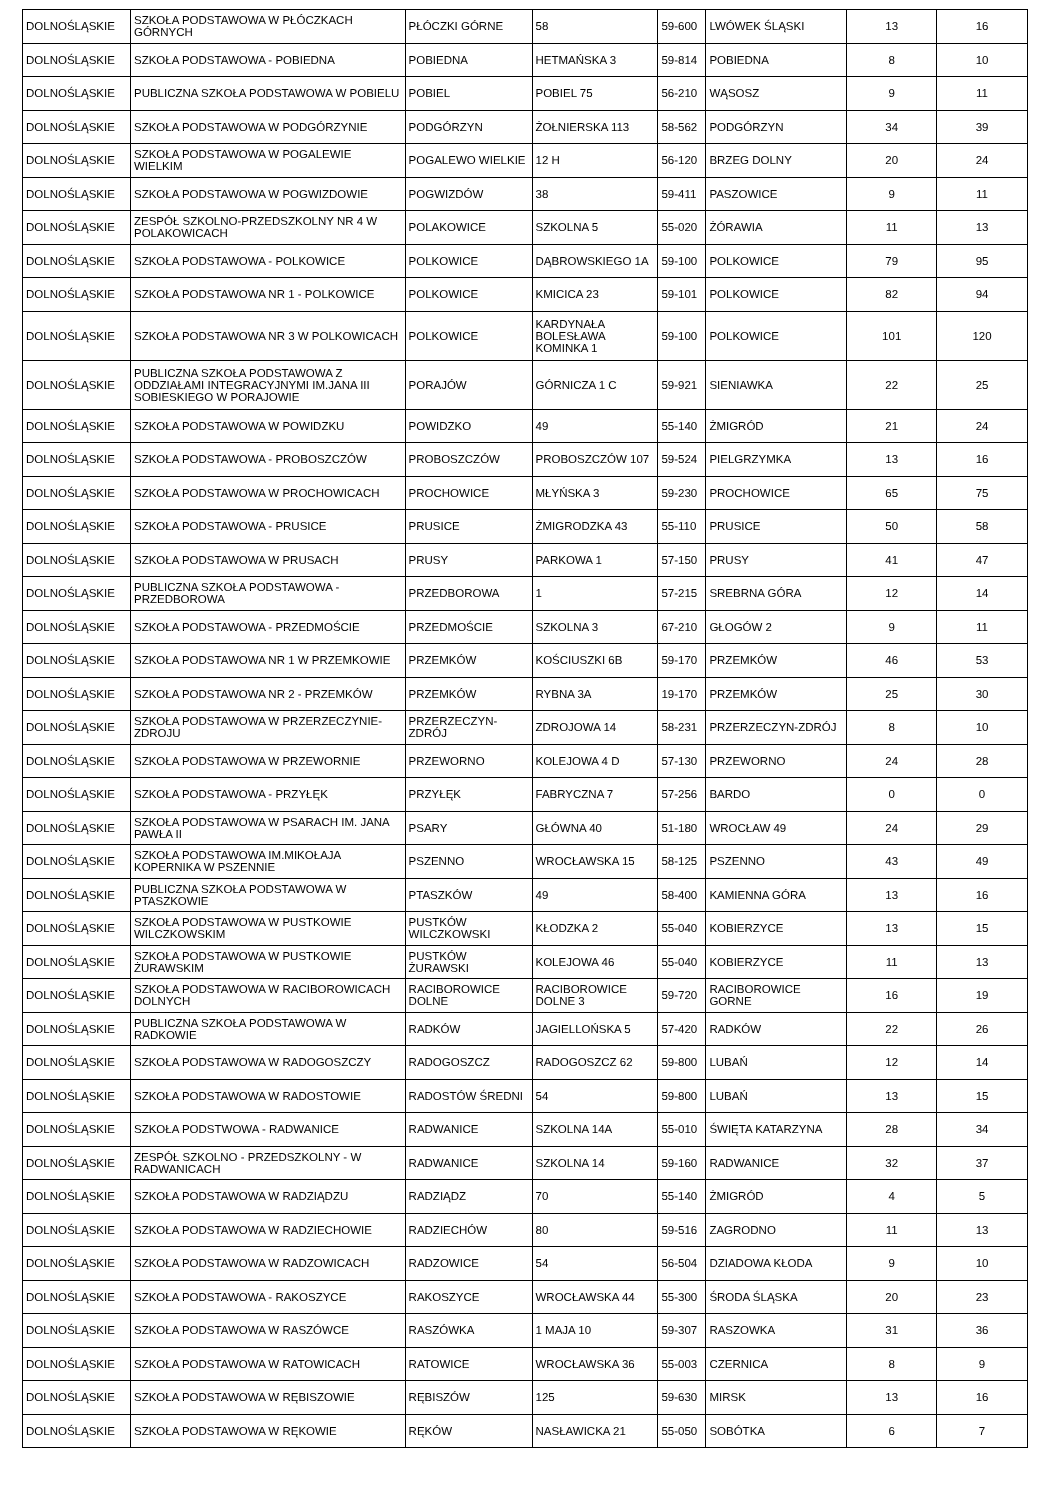| DOLNOŚLĄSKIE | SZKOŁA PODSTAWOWA W PŁÓCZKACH GÓRNYCH | PŁÓCZKI GÓRNE | 58 | 59-600 | LWÓWEK ŚLĄSKI | 13 | 16 |
| DOLNOŚLĄSKIE | SZKOŁA PODSTAWOWA - POBIEDNA | POBIEDNA | HETMAŃSKA 3 | 59-814 | POBIEDNA | 8 | 10 |
| DOLNOŚLĄSKIE | PUBLICZNA SZKOŁA PODSTAWOWA W POBIELU | POBIEL | POBIEL 75 | 56-210 | WĄSOSZ | 9 | 11 |
| DOLNOŚLĄSKIE | SZKOŁA PODSTAWOWA W PODGÓRZYNIE | PODGÓRZYN | ŻOŁNIERSKA 113 | 58-562 | PODGÓRZYN | 34 | 39 |
| DOLNOŚLĄSKIE | SZKOŁA PODSTAWOWA W POGALEWIE WIELKIM | POGALEWO WIELKIE | 12 H | 56-120 | BRZEG DOLNY | 20 | 24 |
| DOLNOŚLĄSKIE | SZKOŁA PODSTAWOWA W POGWIZDOWIE | POGWIZDÓW | 38 | 59-411 | PASZOWICE | 9 | 11 |
| DOLNOŚLĄSKIE | ZESPÓŁ SZKOLNO-PRZEDSZKOLNY NR 4 W POLAKOWICACH | POLAKOWICE | SZKOLNA 5 | 55-020 | ŻÓRAWIA | 11 | 13 |
| DOLNOŚLĄSKIE | SZKOŁA PODSTAWOWA - POLKOWICE | POLKOWICE | DĄBROWSKIEGO 1A | 59-100 | POLKOWICE | 79 | 95 |
| DOLNOŚLĄSKIE | SZKOŁA PODSTAWOWA NR 1 - POLKOWICE | POLKOWICE | KMICICA 23 | 59-101 | POLKOWICE | 82 | 94 |
| DOLNOŚLĄSKIE | SZKOŁA PODSTAWOWA NR 3 W POLKOWICACH | POLKOWICE | KARDYNAŁA BOLESŁAWA KOMINKA 1 | 59-100 | POLKOWICE | 101 | 120 |
| DOLNOŚLĄSKIE | PUBLICZNA SZKOŁA PODSTAWOWA Z ODDZIAŁAMI INTEGRACYJNYMI IM.JANA III SOBIESKIEGO W PORAJOWIE | PORAJÓW | GÓRNICZA 1 C | 59-921 | SIENIAWKA | 22 | 25 |
| DOLNOŚLĄSKIE | SZKOŁA PODSTAWOWA W POWIDZKU | POWIDZKO | 49 | 55-140 | ŻMIGRÓD | 21 | 24 |
| DOLNOŚLĄSKIE | SZKOŁA PODSTAWOWA - PROBOSZCZÓW | PROBOSZCZÓW | PROBOSZCZÓW 107 | 59-524 | PIELGRZYMKA | 13 | 16 |
| DOLNOŚLĄSKIE | SZKOŁA PODSTAWOWA W PROCHOWICACH | PROCHOWICE | MŁYŃSKA 3 | 59-230 | PROCHOWICE | 65 | 75 |
| DOLNOŚLĄSKIE | SZKOŁA PODSTAWOWA - PRUSICE | PRUSICE | ŻMIGRODZKA 43 | 55-110 | PRUSICE | 50 | 58 |
| DOLNOŚLĄSKIE | SZKOŁA PODSTAWOWA W PRUSACH | PRUSY | PARKOWA 1 | 57-150 | PRUSY | 41 | 47 |
| DOLNOŚLĄSKIE | PUBLICZNA SZKOŁA PODSTAWOWA - PRZEDBOROWA | PRZEDBOROWA | 1 | 57-215 | SREBRNA GÓRA | 12 | 14 |
| DOLNOŚLĄSKIE | SZKOŁA PODSTAWOWA - PRZEDMOŚCIE | PRZEDMOŚCIE | SZKOLNA 3 | 67-210 | GŁOGÓW 2 | 9 | 11 |
| DOLNOŚLĄSKIE | SZKOŁA PODSTAWOWA NR 1 W PRZEMKOWIE | PRZEMKÓW | KOŚCIUSZKI 6B | 59-170 | PRZEMKÓW | 46 | 53 |
| DOLNOŚLĄSKIE | SZKOŁA PODSTAWOWA NR 2 - PRZEMKÓW | PRZEMKÓW | RYBNA 3A | 19-170 | PRZEMKÓW | 25 | 30 |
| DOLNOŚLĄSKIE | SZKOŁA PODSTAWOWA W PRZERZECZYNIE-ZDROJU | PRZERZECZYN-ZDRÓJ | ZDROJOWA 14 | 58-231 | PRZERZECZYN-ZDRÓJ | 8 | 10 |
| DOLNOŚLĄSKIE | SZKOŁA PODSTAWOWA W PRZEWORNIE | PRZEWORNO | KOLEJOWA 4 D | 57-130 | PRZEWORNO | 24 | 28 |
| DOLNOŚLĄSKIE | SZKOŁA PODSTAWOWA - PRZYŁĘK | PRZYŁĘK | FABRYCZNA 7 | 57-256 | BARDO | 0 | 0 |
| DOLNOŚLĄSKIE | SZKOŁA PODSTAWOWA W PSARACH IM. JANA PAWŁA II | PSARY | GŁÓWNA 40 | 51-180 | WROCŁAW 49 | 24 | 29 |
| DOLNOŚLĄSKIE | SZKOŁA PODSTAWOWA IM.MIKOŁAJA KOPERNIKA W PSZENNIE | PSZENNO | WROCŁAWSKA 15 | 58-125 | PSZENNO | 43 | 49 |
| DOLNOŚLĄSKIE | PUBLICZNA SZKOŁA PODSTAWOWA W PTASZKOWIE | PTASZKÓW | 49 | 58-400 | KAMIENNA GÓRA | 13 | 16 |
| DOLNOŚLĄSKIE | SZKOŁA PODSTAWOWA W PUSTKOWIE WILCZKOWSKIM | PUSTKÓW WILCZKOWSKI | KŁODZKA 2 | 55-040 | KOBIERZYCE | 13 | 15 |
| DOLNOŚLĄSKIE | SZKOŁA PODSTAWOWA W PUSTKOWIE ŻURAWSKIM | PUSTKÓW ŻURAWSKI | KOLEJOWA 46 | 55-040 | KOBIERZYCE | 11 | 13 |
| DOLNOŚLĄSKIE | SZKOŁA PODSTAWOWA W RACIBOROWICACH DOLNYCH | RACIBOROWICE DOLNE | RACIBOROWICE DOLNE 3 | 59-720 | RACIBOROWICE GORNE | 16 | 19 |
| DOLNOŚLĄSKIE | PUBLICZNA SZKOŁA PODSTAWOWA W RADKOWIE | RADKÓW | JAGIELLOŃSKA 5 | 57-420 | RADKÓW | 22 | 26 |
| DOLNOŚLĄSKIE | SZKOŁA PODSTAWOWA W RADOGOSZCZY | RADOGOSZCZ | RADOGOSZCZ 62 | 59-800 | LUBAŃ | 12 | 14 |
| DOLNOŚLĄSKIE | SZKOŁA PODSTAWOWA W RADOSTOWIE | RADOSTÓW ŚREDNI | 54 | 59-800 | LUBAŃ | 13 | 15 |
| DOLNOŚLĄSKIE | SZKOŁA PODSTWOWA - RADWANICE | RADWANICE | SZKOLNA 14A | 55-010 | ŚWIĘTA KATARZYNA | 28 | 34 |
| DOLNOŚLĄSKIE | ZESPÓŁ SZKOLNO - PRZEDSZKOLNY - W RADWANICACH | RADWANICE | SZKOLNA 14 | 59-160 | RADWANICE | 32 | 37 |
| DOLNOŚLĄSKIE | SZKOŁA PODSTAWOWA W RADZIĄDZU | RADZIĄDZ | 70 | 55-140 | ŻMIGRÓD | 4 | 5 |
| DOLNOŚLĄSKIE | SZKOŁA PODSTAWOWA W RADZIECHOWIE | RADZIECHÓW | 80 | 59-516 | ZAGRODNO | 11 | 13 |
| DOLNOŚLĄSKIE | SZKOŁA PODSTAWOWA W RADZOWICACH | RADZOWICE | 54 | 56-504 | DZIADOWA KŁODA | 9 | 10 |
| DOLNOŚLĄSKIE | SZKOŁA PODSTAWOWA - RAKOSZYCE | RAKOSZYCE | WROCŁAWSKA 44 | 55-300 | ŚRODA ŚLĄSKA | 20 | 23 |
| DOLNOŚLĄSKIE | SZKOŁA PODSTAWOWA W RASZÓWCE | RASZÓWKA | 1 MAJA 10 | 59-307 | RASZOWKA | 31 | 36 |
| DOLNOŚLĄSKIE | SZKOŁA PODSTAWOWA W RATOWICACH | RATOWICE | WROCŁAWSKA 36 | 55-003 | CZERNICA | 8 | 9 |
| DOLNOŚLĄSKIE | SZKOŁA PODSTAWOWA W RĘBISZOWIE | RĘBISZÓW | 125 | 59-630 | MIRSK | 13 | 16 |
| DOLNOŚLĄSKIE | SZKOŁA PODSTAWOWA W RĘKOWIE | RĘKÓW | NASŁAWICKA 21 | 55-050 | SOBÓTKA | 6 | 7 |